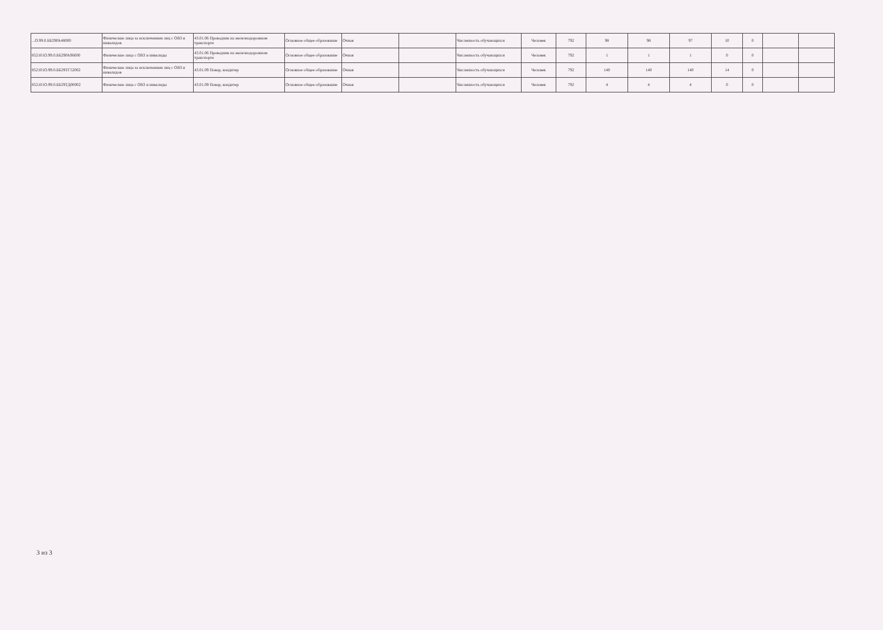| ...О.99.0.ББ29РА48000 | Физические лица за исключением лиц с ОВЗ и инвалидов | 43.01.06 Проводник на железнодорожном транспорте | Основное общее образование | Очная | | Численность обучающихся | Человек | 792 | 98 | 98 | 97 | 10 | 0 | | |
| 852101О.99.0.ББ29РА96000 | Физические лица с ОВЗ и инвалиды | 43.01.06 Проводник на железнодорожном транспорте | Основное общее образование | Очная | | Численность обучающихся | Человек | 792 | 1 | 1 | 1 | 0 | 0 | | |
| 852101О.99.0.ББ29ТГ52002 | Физические лица за исключением лиц с ОВЗ и инвалидов | 43.01.09 Повар, кондитер | Основное общее образование | Очная | | Численность обучающихся | Человек | 792 | 140 | 140 | 140 | 14 | 0 | | |
| 852101О.99.0.ББ29ТД00002 | Физические лица с ОВЗ и инвалиды | 43.01.09 Повар, кондитер | Основное общее образование | Очная | | Численность обучающихся | Человек | 792 | 4 | 4 | 4 | 0 | 0 | | |
3 из 3